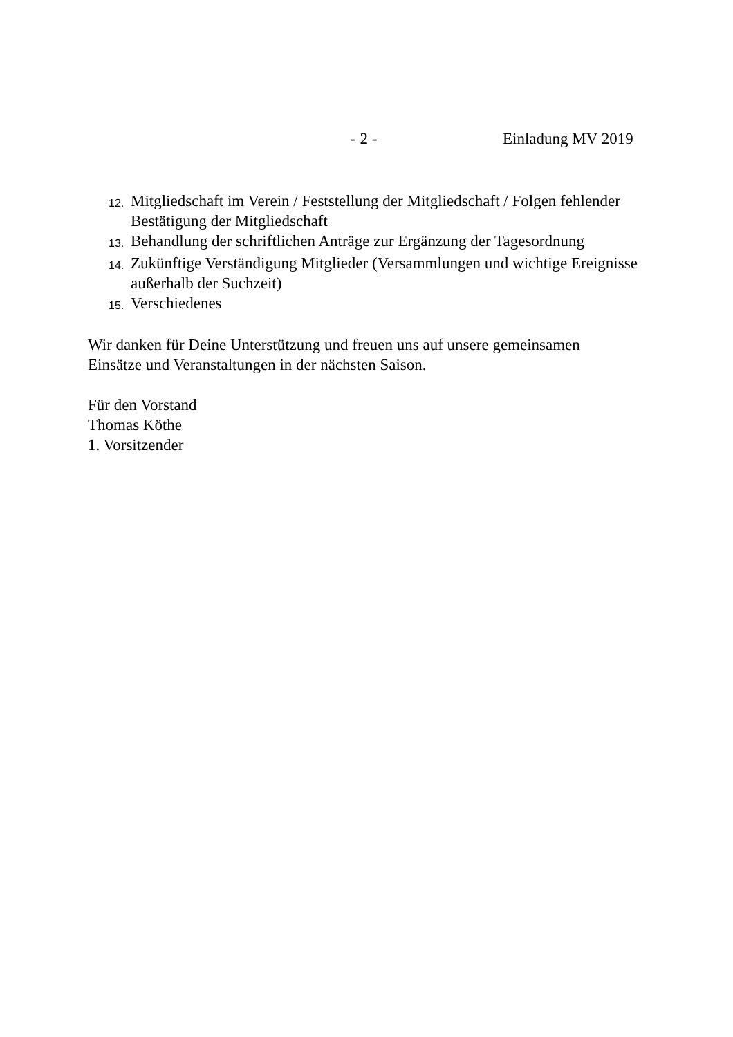- 2 - Einladung MV 2019
12. Mitgliedschaft im Verein / Feststellung der Mitgliedschaft / Folgen fehlender Bestätigung der Mitgliedschaft
13. Behandlung der schriftlichen Anträge zur Ergänzung der Tagesordnung
14. Zukünftige Verständigung Mitglieder (Versammlungen und wichtige Ereignisse außerhalb der Suchzeit)
15. Verschiedenes
Wir danken für Deine Unterstützung und freuen uns auf unsere gemeinsamen
Einsätze und Veranstaltungen in der nächsten Saison.
Für den Vorstand
Thomas Köthe
1. Vorsitzender